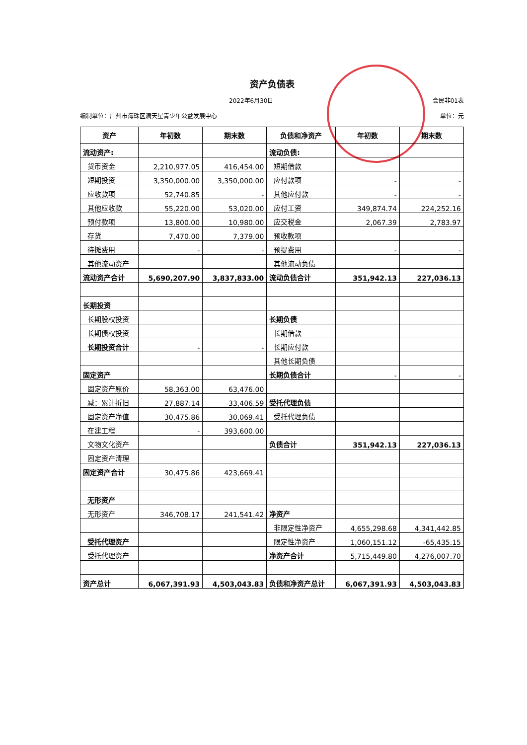资产负债表
2022年6月30日 会民非01表
编制单位：广州市海珠区满天星青少年公益发展中心 单位：元
| 资产 | 年初数 | 期末数 | 负债和净资产 | 年初数 | 期末数 |
| --- | --- | --- | --- | --- | --- |
| 流动资产: | | | 流动负债: | | |
| 货币资金 | 2,210,977.05 | 416,454.00 | 短期借款 | | |
| 短期投资 | 3,350,000.00 | 3,350,000.00 | 应付款项 | - | - |
| 应收款项 | 52,740.85 | - | 其他应付款 | - | - |
| 其他应收款 | 55,220.00 | 53,020.00 | 应付工资 | 349,874.74 | 224,252.16 |
| 预付款项 | 13,800.00 | 10,980.00 | 应交税金 | 2,067.39 | 2,783.97 |
| 存货 | 7,470.00 | 7,379.00 | 预收款项 | | |
| 待摊费用 | - | - | 预提费用 | - | - |
| 其他流动资产 | | | 其他流动负债 | | |
| 流动资产合计 | 5,690,207.90 | 3,837,833.00 | 流动负债合计 | 351,942.13 | 227,036.13 |
| 长期投资 | | | | | |
| 长期股权投资 | | | 长期负债 | | |
| 长期债权投资 | | | 长期借款 | | |
| 长期投资合计 | - | - | 长期应付款 | | |
| | | | 其他长期负债 | | |
| 固定资产 | | | 长期负债合计 | - | - |
| 固定资产原价 | 58,363.00 | 63,476.00 | | | |
| 减：累计折旧 | 27,887.14 | 33,406.59 | 受托代理负债 | | |
| 固定资产净值 | 30,475.86 | 30,069.41 | 受托代理负债 | | |
| 在建工程 | - | 393,600.00 | | | |
| 文物文化资产 | | | 负债合计 | 351,942.13 | 227,036.13 |
| 固定资产清理 | | | | | |
| 固定资产合计 | 30,475.86 | 423,669.41 | | | |
| 无形资产 | | | | | |
| 无形资产 | 346,708.17 | 241,541.42 | 净资产 | | |
| | | | 非限定性净资产 | 4,655,298.68 | 4,341,442.85 |
| 受托代理资产 | | | 限定性净资产 | 1,060,151.12 | -65,435.15 |
| 受托代理资产 | | | 净资产合计 | 5,715,449.80 | 4,276,007.70 |
| 资产总计 | 6,067,391.93 | 4,503,043.83 | 负债和净资产总计 | 6,067,391.93 | 4,503,043.83 |